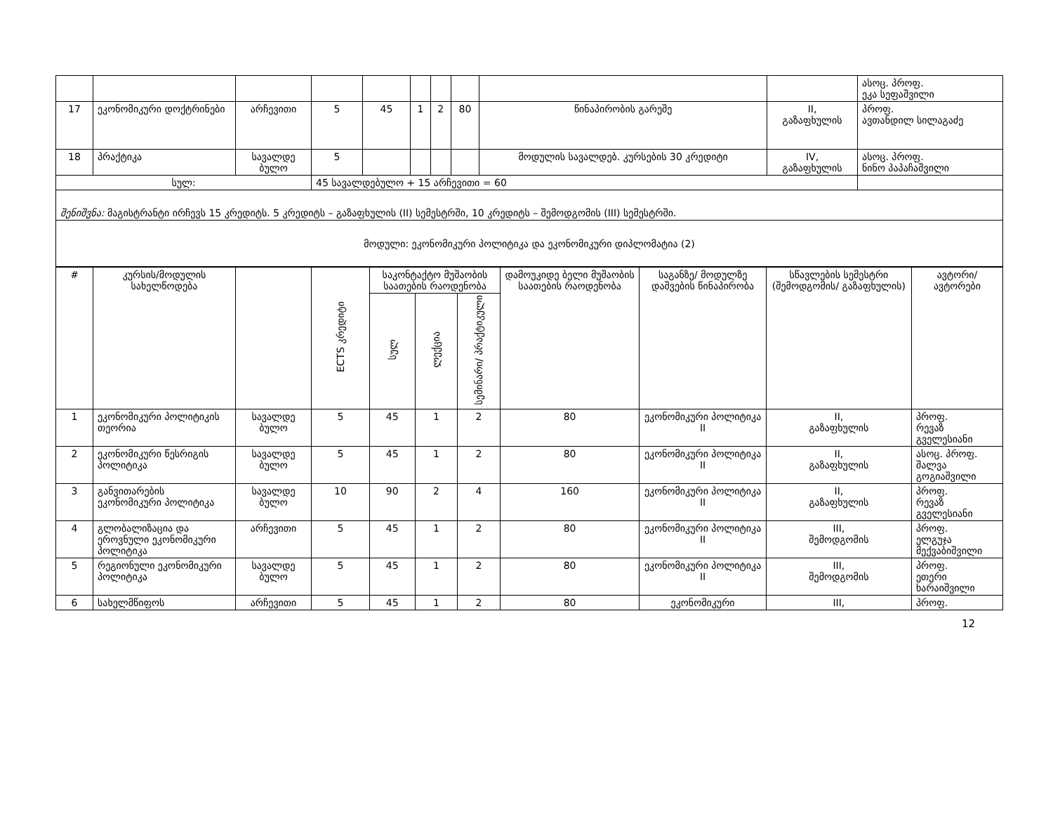| | | | | | | | | | | ასოც. პროფ. ეკა სეფაშვილი |
| 17 | ეკონომიკური დოქტრინები | არჩევითი | 5 | 45 | 1 | 2 | 80 | წინაპირობის გარეშე | II, გაზაფხულის | პროფ. ავთანდილ სილაგაძე |
| 18 | პრაქტიკა | სავალდე ბულო | 5 | | | | | მოდულის სავალდებ. კურსების 30 კრედიტი | IV, გაზაფხულის | ასოც. პროფ. ნინო პაპაჩაშვილი |
| სულ: | | | 45 სავალდებულო + 15 არჩევითი = 60 | | | | | | | |
| შენიშვნა: მაგისტრანტი ირჩევს 15 კრედიტს. 5 კრედიტს – გაზაფხულის (II) სემესტრში, 10 კრედიტს – შემოდგომის (III) სემესტრში. | | | | | | | | | | |
| მოდული: ეკონომიკური პოლიტიკა და ეკონომიკური დიპლომატია (2) | | | | | | | | | | |
| # | კურსის/მოდულის სახელწოდება | | ECTS კრედიტი | საკონტაქტო მუშაობის საათების რაოდენობა | | | დამოუკიდე ბელი მუშაობის საათების რაოდენობა | საგანზე/ მოდულზე დაშვების წინაპირობა | სწავლების სემესტრი (შემოდგომის/ გაზაფხულის) | ავტორი/ ავტორები |
| --- | --- | --- | --- | --- | --- | --- | --- | --- | --- | --- |
| | | | | სულ | ლექცია | სემინარი/ პრაქტიკული | | | | |
| 1 | ეკონომიკური პოლიტიკის თეორია | სავალდე ბულო | 5 | 45 | 1 | 2 | 80 | ეკონომიკური პოლიტიკა II | II, გაზაფხულის | პროფ. რევაზ გველესიანი |
| 2 | ეკონომიკური წესრიგის პოლიტიკა | სავალდე ბულო | 5 | 45 | 1 | 2 | 80 | ეკონომიკური პოლიტიკა II | II, გაზაფხულის | ასოც. პროფ. შალვა გოგიაშვილი |
| 3 | განვითარების ეკონომიკური პოლიტიკა | სავალდე ბულო | 10 | 90 | 2 | 4 | 160 | ეკონომიკური პოლიტიკა II | II, გაზაფხულის | პროფ. რევაზ გველესიანი |
| 4 | გლობალიზაცია და ეროვნული ეკონომიკური პოლიტიკა | არჩევითი | 5 | 45 | 1 | 2 | 80 | ეკონომიკური პოლიტიკა II | III, შემოდგომის | პროფ. ელგუჯა მექვაბიშვილი |
| 5 | რეგიონული ეკონომიკური პოლიტიკა | სავალდე ბულო | 5 | 45 | 1 | 2 | 80 | ეკონომიკური პოლიტიკა II | III, შემოდგომის | პროფ. ეთერი ხარაიშვილი |
| 6 | სახელმწიფოს | არჩევითი | 5 | 45 | 1 | 2 | 80 | ეკონომიკური | III, | პროფ. |
12